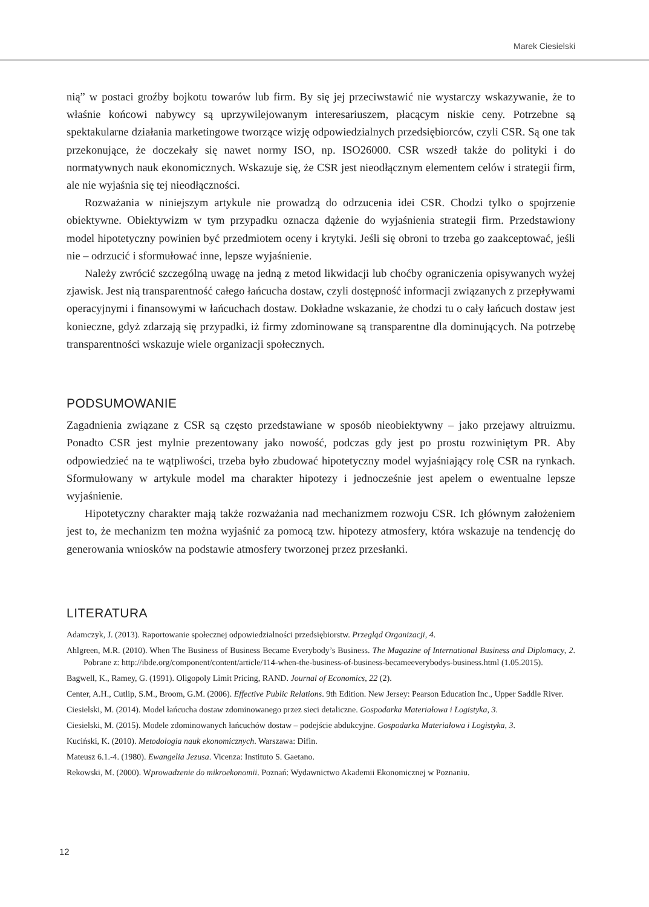Marek Ciesielski
nią” w postaci groźby bojkotu towarów lub firm. By się jej przeciwstawić nie wystarczy wskazywanie, że to właśnie końcowi nabywcy są uprzywilejowanym interesariuszem, płacącym niskie ceny. Potrzebne są spektakularne działania marketingowe tworzące wizję odpowiedzialnych przedsiębiorców, czyli CSR. Są one tak przekonujące, że doczekały się nawet normy ISO, np. ISO26000. CSR wszedł także do polityki i do normatywnych nauk ekonomicznych. Wskazuje się, że CSR jest nieodłącznym elementem celów i strategii firm, ale nie wyjaśnia się tej nieodłączności.
Rozważania w niniejszym artykule nie prowadzą do odrzucenia idei CSR. Chodzi tylko o spojrzenie obiektywne. Obiektywizm w tym przypadku oznacza dążenie do wyjaśnienia strategii firm. Przedstawiony model hipotetyczny powinien być przedmiotem oceny i krytyki. Jeśli się obroni to trzeba go zaakceptować, jeśli nie – odrzucić i sformułować inne, lepsze wyjaśnienie.
Należy zwrócić szczególną uwagę na jedną z metod likwidacji lub choćby ograniczenia opisywanych wyżej zjawisk. Jest nią transparentność całego łańcucha dostaw, czyli dostępność informacji związanych z przepływami operacyjnymi i finansowymi w łańcuchach dostaw. Dokładne wskazanie, że chodzi tu o cały łańcuch dostaw jest konieczne, gdyż zdarzają się przypadki, iż firmy zdominowane są transparentne dla dominujących. Na potrzebę transparentności wskazuje wiele organizacji społecznych.
PODSUMOWANIE
Zagadnienia związane z CSR są często przedstawiane w sposób nieobiektywny – jako przejawy altruizmu. Ponadto CSR jest mylnie prezentowany jako nowość, podczas gdy jest po prostu rozwiniętym PR. Aby odpowiedzieć na te wątpliwości, trzeba było zbudować hipotetyczny model wyjaśniający rolę CSR na rynkach. Sformułowany w artykule model ma charakter hipotezy i jednocześnie jest apelem o ewentualne lepsze wyjaśnienie.
Hipotetyczny charakter mają także rozważania nad mechanizmem rozwoju CSR. Ich głównym założeniem jest to, że mechanizm ten można wyjaśnić za pomocą tzw. hipotezy atmosfery, która wskazuje na tendencję do generowania wniosków na podstawie atmosfery tworzonej przez przesłanki.
LITERATURA
Adamczyk, J. (2013). Raportowanie społecznej odpowiedzialności przedsiębiorstw. Przegląd Organizacji, 4.
Ahlgreen, M.R. (2010). When The Business of Business Became Everybody’s Business. The Magazine of International Business and Diplomacy, 2. Pobrane z: http://ibde.org/component/content/article/114-when-the-business-of-business-becameeverybodys-business.html (1.05.2015).
Bagwell, K., Ramey, G. (1991). Oligopoly Limit Pricing, RAND. Journal of Economics, 22 (2).
Center, A.H., Cutlip, S.M., Broom, G.M. (2006). Effective Public Relations. 9th Edition. New Jersey: Pearson Education Inc., Upper Saddle River.
Ciesielski, M. (2014). Model łańcucha dostaw zdominowanego przez sieci detaliczne. Gospodarka Materiałowa i Logistyka, 3.
Ciesielski, M. (2015). Modele zdominowanych łańcuchów dostaw – podejście abdukcyjne. Gospodarka Materiałowa i Logistyka, 3.
Kuciński, K. (2010). Metodologia nauk ekonomicznych. Warszawa: Difin.
Mateusz 6.1.-4. (1980). Ewangelia Jezusa. Vicenza: Instituto S. Gaetano.
Rekowski, M. (2000). Wprowadzenie do mikroekonomii. Poznań: Wydawnictwo Akademii Ekonomicznej w Poznaniu.
12